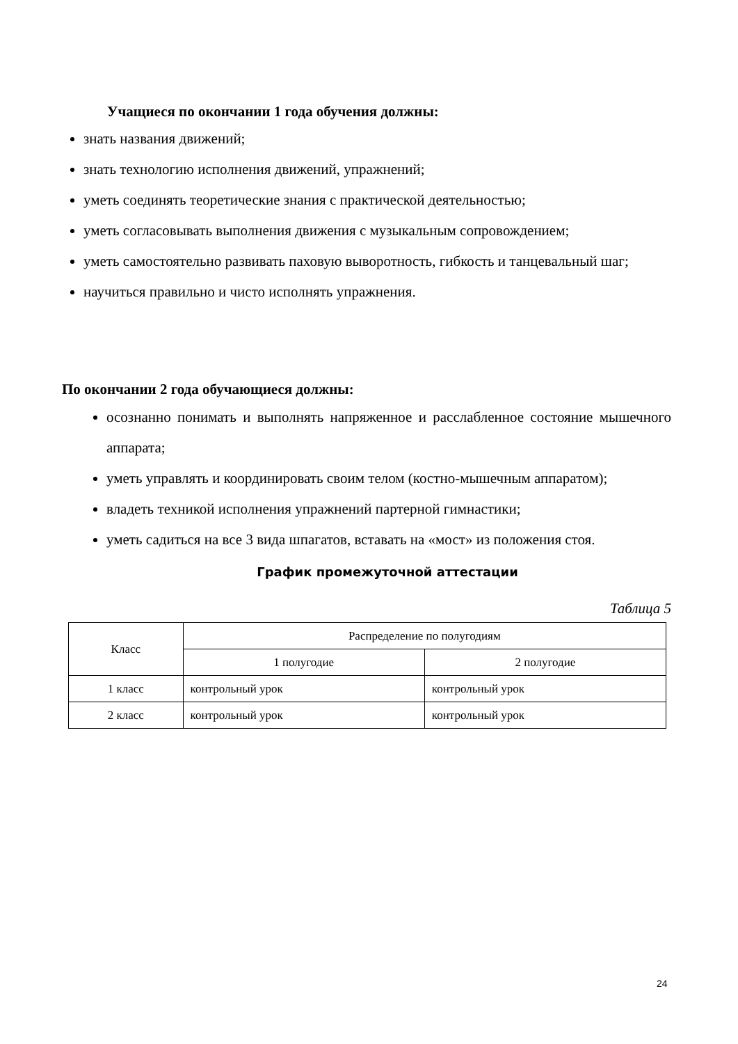Учащиеся по окончании 1 года обучения должны:
знать названия движений;
знать технологию исполнения движений, упражнений;
уметь соединять теоретические знания с практической деятельностью;
уметь согласовывать выполнения движения с музыкальным сопровождением;
уметь самостоятельно развивать паховую выворотность, гибкость и танцевальный шаг;
научиться правильно и чисто исполнять упражнения.
По окончании 2 года обучающиеся должны:
осознанно понимать и выполнять напряженное и расслабленное состояние мышечного аппарата;
уметь управлять и координировать своим телом (костно-мышечным аппаратом);
владеть техникой исполнения упражнений партерной гимнастики;
уметь садиться на все 3 вида шпагатов, вставать на «мост» из положения стоя.
График промежуточной аттестации
Таблица 5
| Класс | Распределение по полугодиям | |
| | 1 полугодие | 2 полугодие |
| 1 класс | контрольный урок | контрольный урок |
| 2 класс | контрольный урок | контрольный урок |
24